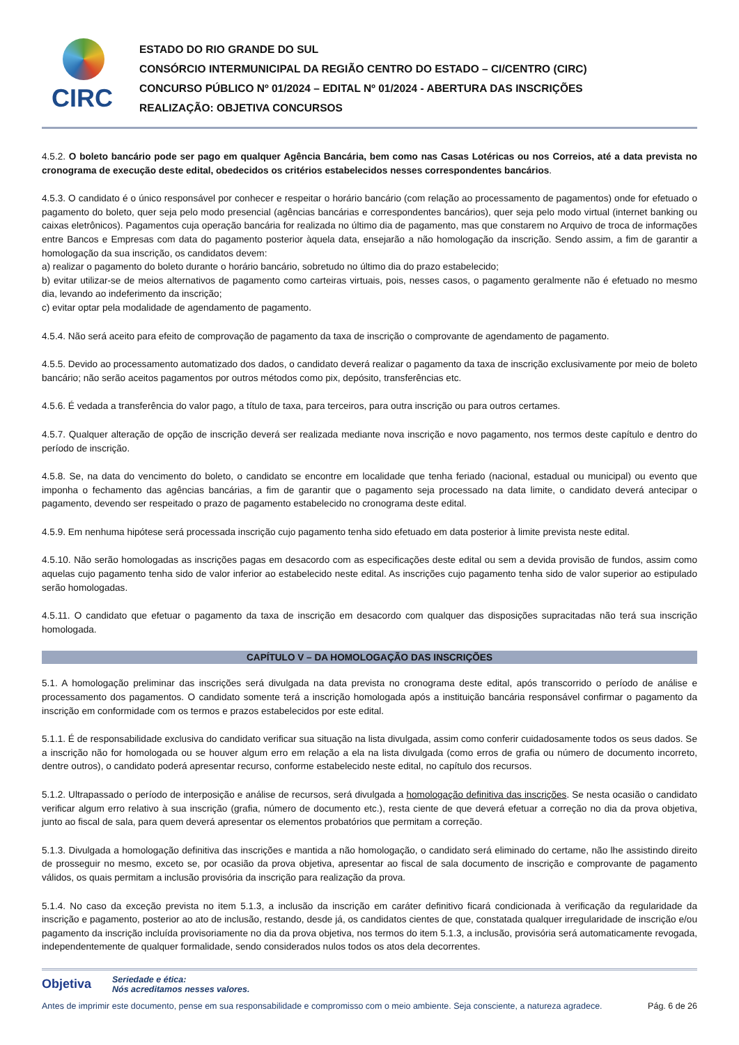CIRC
ESTADO DO RIO GRANDE DO SUL
CONSÓRCIO INTERMUNICIPAL DA REGIÃO CENTRO DO ESTADO – CI/CENTRO (CIRC)
CONCURSO PÚBLICO Nº 01/2024 – EDITAL Nº 01/2024 - ABERTURA DAS INSCRIÇÕES
REALIZAÇÃO: OBJETIVA CONCURSOS
4.5.2. O boleto bancário pode ser pago em qualquer Agência Bancária, bem como nas Casas Lotéricas ou nos Correios, até a data prevista no cronograma de execução deste edital, obedecidos os critérios estabelecidos nesses correspondentes bancários.
4.5.3. O candidato é o único responsável por conhecer e respeitar o horário bancário (com relação ao processamento de pagamentos) onde for efetuado o pagamento do boleto, quer seja pelo modo presencial (agências bancárias e correspondentes bancários), quer seja pelo modo virtual (internet banking ou caixas eletrônicos). Pagamentos cuja operação bancária for realizada no último dia de pagamento, mas que constarem no Arquivo de troca de informações entre Bancos e Empresas com data do pagamento posterior àquela data, ensejarão a não homologação da inscrição. Sendo assim, a fim de garantir a homologação da sua inscrição, os candidatos devem:
a) realizar o pagamento do boleto durante o horário bancário, sobretudo no último dia do prazo estabelecido;
b) evitar utilizar-se de meios alternativos de pagamento como carteiras virtuais, pois, nesses casos, o pagamento geralmente não é efetuado no mesmo dia, levando ao indeferimento da inscrição;
c) evitar optar pela modalidade de agendamento de pagamento.
4.5.4. Não será aceito para efeito de comprovação de pagamento da taxa de inscrição o comprovante de agendamento de pagamento.
4.5.5. Devido ao processamento automatizado dos dados, o candidato deverá realizar o pagamento da taxa de inscrição exclusivamente por meio de boleto bancário; não serão aceitos pagamentos por outros métodos como pix, depósito, transferências etc.
4.5.6. É vedada a transferência do valor pago, a título de taxa, para terceiros, para outra inscrição ou para outros certames.
4.5.7. Qualquer alteração de opção de inscrição deverá ser realizada mediante nova inscrição e novo pagamento, nos termos deste capítulo e dentro do período de inscrição.
4.5.8. Se, na data do vencimento do boleto, o candidato se encontre em localidade que tenha feriado (nacional, estadual ou municipal) ou evento que imponha o fechamento das agências bancárias, a fim de garantir que o pagamento seja processado na data limite, o candidato deverá antecipar o pagamento, devendo ser respeitado o prazo de pagamento estabelecido no cronograma deste edital.
4.5.9. Em nenhuma hipótese será processada inscrição cujo pagamento tenha sido efetuado em data posterior à limite prevista neste edital.
4.5.10. Não serão homologadas as inscrições pagas em desacordo com as especificações deste edital ou sem a devida provisão de fundos, assim como aquelas cujo pagamento tenha sido de valor inferior ao estabelecido neste edital. As inscrições cujo pagamento tenha sido de valor superior ao estipulado serão homologadas.
4.5.11. O candidato que efetuar o pagamento da taxa de inscrição em desacordo com qualquer das disposições supracitadas não terá sua inscrição homologada.
CAPÍTULO V – DA HOMOLOGAÇÃO DAS INSCRIÇÕES
5.1. A homologação preliminar das inscrições será divulgada na data prevista no cronograma deste edital, após transcorrido o período de análise e processamento dos pagamentos. O candidato somente terá a inscrição homologada após a instituição bancária responsável confirmar o pagamento da inscrição em conformidade com os termos e prazos estabelecidos por este edital.
5.1.1. É de responsabilidade exclusiva do candidato verificar sua situação na lista divulgada, assim como conferir cuidadosamente todos os seus dados. Se a inscrição não for homologada ou se houver algum erro em relação a ela na lista divulgada (como erros de grafia ou número de documento incorreto, dentre outros), o candidato poderá apresentar recurso, conforme estabelecido neste edital, no capítulo dos recursos.
5.1.2. Ultrapassado o período de interposição e análise de recursos, será divulgada a homologação definitiva das inscrições. Se nesta ocasião o candidato verificar algum erro relativo à sua inscrição (grafia, número de documento etc.), resta ciente de que deverá efetuar a correção no dia da prova objetiva, junto ao fiscal de sala, para quem deverá apresentar os elementos probatórios que permitam a correção.
5.1.3. Divulgada a homologação definitiva das inscrições e mantida a não homologação, o candidato será eliminado do certame, não lhe assistindo direito de prosseguir no mesmo, exceto se, por ocasião da prova objetiva, apresentar ao fiscal de sala documento de inscrição e comprovante de pagamento válidos, os quais permitam a inclusão provisória da inscrição para realização da prova.
5.1.4. No caso da exceção prevista no item 5.1.3, a inclusão da inscrição em caráter definitivo ficará condicionada à verificação da regularidade da inscrição e pagamento, posterior ao ato de inclusão, restando, desde já, os candidatos cientes de que, constatada qualquer irregularidade de inscrição e/ou pagamento da inscrição incluída provisoriamente no dia da prova objetiva, nos termos do item 5.1.3, a inclusão, provisória será automaticamente revogada, independentemente de qualquer formalidade, sendo considerados nulos todos os atos dela decorrentes.
Objetiva Seriedade e ética:
Nós acreditamos nesses valores.
Antes de imprimir este documento, pense em sua responsabilidade e compromisso com o meio ambiente. Seja consciente, a natureza agradece. Pág. 6 de 26